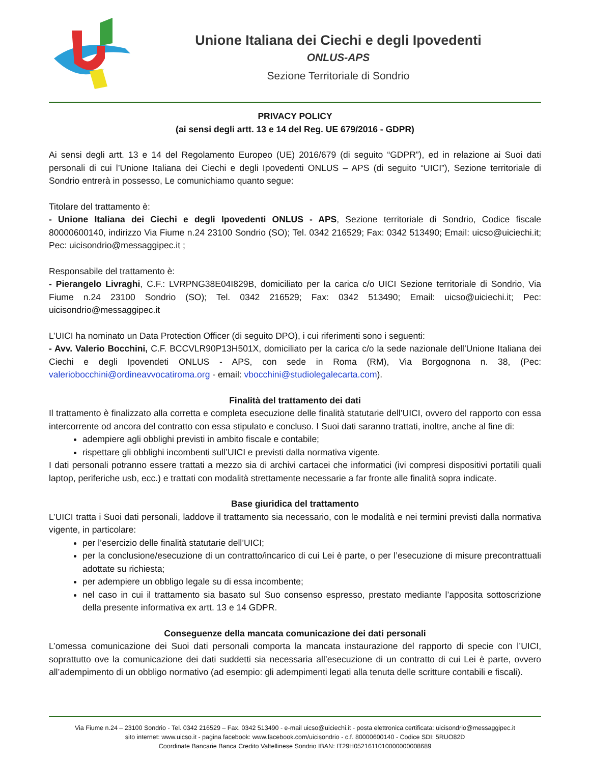Unione Italiana dei Ciechi e degli Ipovedenti
ONLUS-APS
Sezione Territoriale di Sondrio
PRIVACY POLICY
(ai sensi degli artt. 13 e 14 del Reg. UE 679/2016 - GDPR)
Ai sensi degli artt. 13 e 14 del Regolamento Europeo (UE) 2016/679 (di seguito “GDPR”), ed in relazione ai Suoi dati personali di cui l’Unione Italiana dei Ciechi e degli Ipovedenti ONLUS – APS (di seguito “UICI”), Sezione territoriale di Sondrio entrerà in possesso, Le comunichiamo quanto segue:
Titolare del trattamento è:
- Unione Italiana dei Ciechi e degli Ipovedenti ONLUS - APS, Sezione territoriale di Sondrio, Codice fiscale 80000600140, indirizzo Via Fiume n.24 23100 Sondrio (SO); Tel. 0342 216529; Fax: 0342 513490; Email: uicso@uiciechi.it; Pec: uicisondrio@messaggipec.it ;
Responsabile del trattamento è:
- Pierangelo Livraghi, C.F.: LVRPNG38E04I829B, domiciliato per la carica c/o UICI Sezione territoriale di Sondrio, Via Fiume n.24 23100 Sondrio (SO); Tel. 0342 216529; Fax: 0342 513490; Email: uicso@uiciechi.it; Pec: uicisondrio@messaggipec.it
L’UICI ha nominato un Data Protection Officer (di seguito DPO), i cui riferimenti sono i seguenti:
- Avv. Valerio Bocchini, C.F. BCCVLR90P13H501X, domiciliato per la carica c/o la sede nazionale dell’Unione Italiana dei Ciechi e degli Ipovendeti ONLUS - APS, con sede in Roma (RM), Via Borgognona n. 38, (Pec: valeriobocchini@ordineavvocatiroma.org - email: vbocchini@studiolegalecarta.com).
Finalità del trattamento dei dati
Il trattamento è finalizzato alla corretta e completa esecuzione delle finalità statutarie dell’UICI, ovvero del rapporto con essa intercorrente od ancora del contratto con essa stipulato e concluso. I Suoi dati saranno trattati, inoltre, anche al fine di:
adempiere agli obblighi previsti in ambito fiscale e contabile;
rispettare gli obblighi incombenti sull’UICI e previsti dalla normativa vigente.
I dati personali potranno essere trattati a mezzo sia di archivi cartacei che informatici (ivi compresi dispositivi portatili quali laptop, periferiche usb, ecc.) e trattati con modalità strettamente necessarie a far fronte alle finalità sopra indicate.
Base giuridica del trattamento
L’UICI tratta i Suoi dati personali, laddove il trattamento sia necessario, con le modalità e nei termini previsti dalla normativa vigente, in particolare:
per l’esercizio delle finalità statutarie dell’UICI;
per la conclusione/esecuzione di un contratto/incarico di cui Lei è parte, o per l’esecuzione di misure precontrattuali adottate su richiesta;
per adempiere un obbligo legale su di essa incombente;
nel caso in cui il trattamento sia basato sul Suo consenso espresso, prestato mediante l’apposita sottoscrizione della presente informativa ex artt. 13 e 14 GDPR.
Conseguenze della mancata comunicazione dei dati personali
L’omessa comunicazione dei Suoi dati personali comporta la mancata instaurazione del rapporto di specie con l’UICI, soprattutto ove la comunicazione dei dati suddetti sia necessaria all’esecuzione di un contratto di cui Lei è parte, ovvero all’adempimento di un obbligo normativo (ad esempio: gli adempimenti legati alla tenuta delle scritture contabili e fiscali).
Via Fiume n.24 – 23100 Sondrio - Tel. 0342 216529 – Fax. 0342 513490 - e-mail uicso@uiciechi.it - posta elettronica certificata: uicisondrio@messaggipec.it
sito internet: www.uicso.it - pagina facebook: www.facebook.com/uicisondrio - c.f. 80000600140 - Codice SDI: 5RUO82D
Coordinate Bancarie Banca Credito Valtellinese Sondrio IBAN: IT29H0521611010000000008689